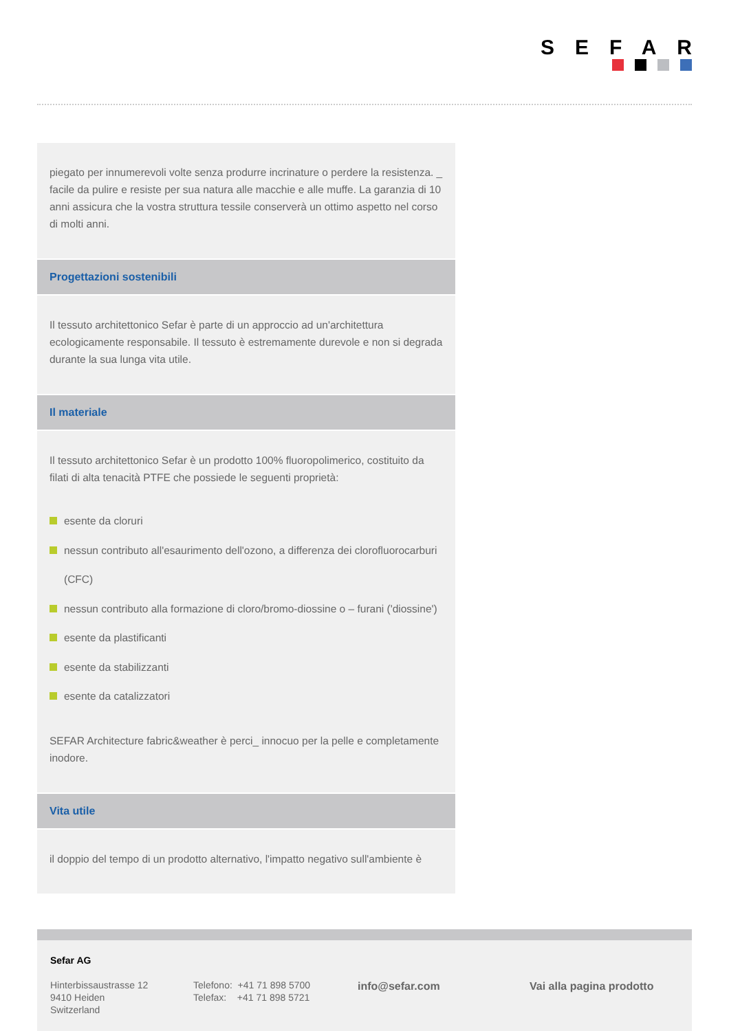SEFAR
piegato per innumerevoli volte senza produrre incrinature o perdere la resistenza. _ facile da pulire e resiste per sua natura alle macchie e alle muffe. La garanzia di 10 anni assicura che la vostra struttura tessile conserverà un ottimo aspetto nel corso di molti anni.
Progettazioni sostenibili
Il tessuto architettonico Sefar è parte di un approccio ad un'architettura ecologicamente responsabile. Il tessuto è estremamente durevole e non si degrada durante la sua lunga vita utile.
Il materiale
Il tessuto architettonico Sefar è un prodotto 100% fluoropolimerico, costituito da filati di alta tenacità PTFE che possiede le seguenti proprietà:
esente da cloruri
nessun contributo all'esaurimento dell'ozono, a differenza dei clorofluorocarburi (CFC)
nessun contributo alla formazione di cloro/bromo-diossine o – furani ('diossine')
esente da plastificanti
esente da stabilizzanti
esente da catalizzatori
SEFAR Architecture fabric&weather è perci_ innocuo per la pelle e completamente inodore.
Vita utile
il doppio del tempo di un prodotto alternativo, l'impatto negativo sull'ambiente è
Sefar AG
Hinterbissaustrasse 12
9410 Heiden
Switzerland
Telefono: +41 71 898 5700
Telefax: +41 71 898 5721
info@sefar.com Vai alla pagina prodotto